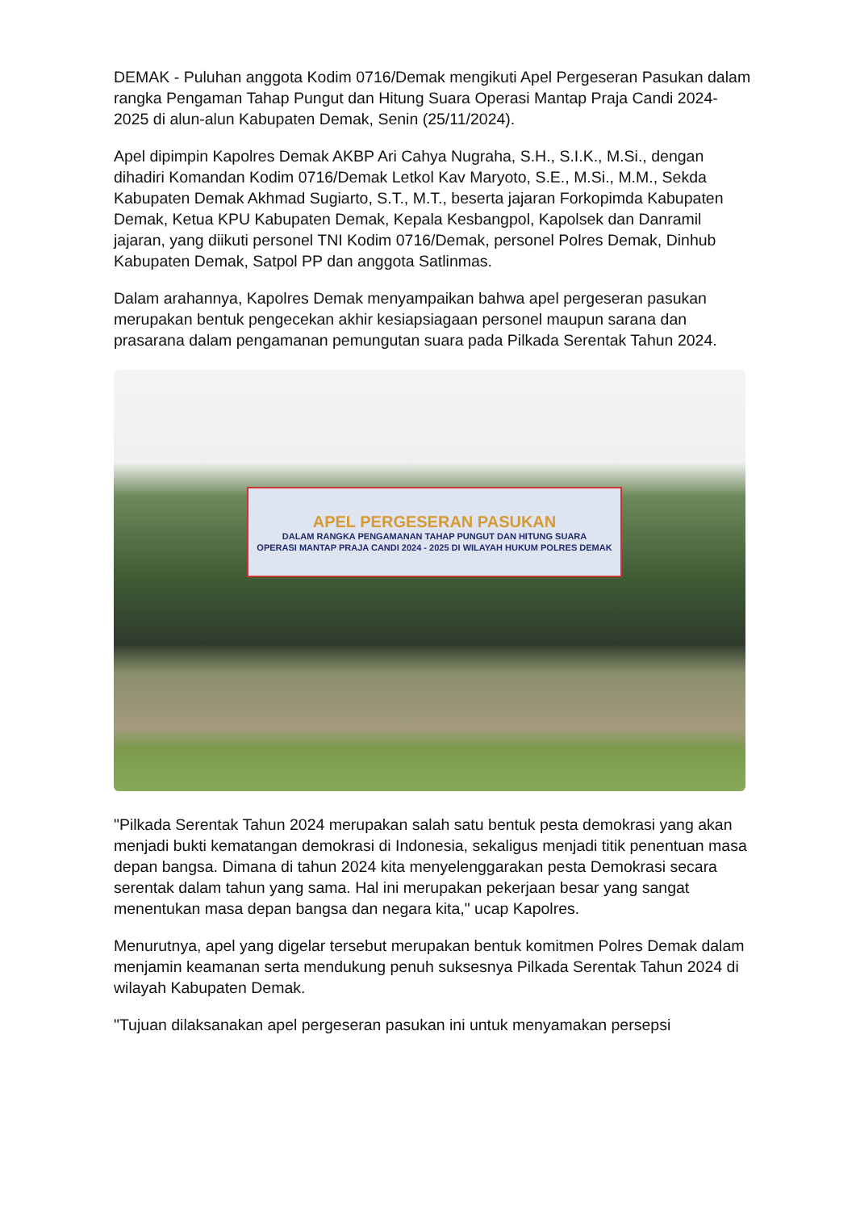DEMAK - Puluhan anggota Kodim 0716/Demak mengikuti Apel Pergeseran Pasukan dalam rangka Pengaman Tahap Pungut dan Hitung Suara Operasi Mantap Praja Candi 2024-2025 di alun-alun Kabupaten Demak, Senin (25/11/2024).
Apel dipimpin Kapolres Demak AKBP Ari Cahya Nugraha, S.H., S.I.K., M.Si., dengan dihadiri Komandan Kodim 0716/Demak Letkol Kav Maryoto, S.E., M.Si., M.M., Sekda Kabupaten Demak Akhmad Sugiarto, S.T., M.T., beserta jajaran Forkopimda Kabupaten Demak, Ketua KPU Kabupaten Demak, Kepala Kesbangpol, Kapolsek dan Danramil jajaran, yang diikuti personel TNI Kodim 0716/Demak, personel Polres Demak, Dinhub Kabupaten Demak, Satpol PP dan anggota Satlinmas.
Dalam arahannya, Kapolres Demak menyampaikan bahwa apel pergeseran pasukan merupakan bentuk pengecekan akhir kesiapsiagaan personel maupun sarana dan prasarana dalam pengamanan pemungutan suara pada Pilkada Serentak Tahun 2024.
APEL PERGESERAN PASUKAN
DALAM RANGKA PENGAMANAN TAHAP PUNGUT DAN HITUNG SUARA
OPERASI MANTAP PRAJA CANDI 2024 - 2025 DI WILAYAH HUKUM POLRES DEMAK
"Pilkada Serentak Tahun 2024 merupakan salah satu bentuk pesta demokrasi yang akan menjadi bukti kematangan demokrasi di Indonesia, sekaligus menjadi titik penentuan masa depan bangsa. Dimana di tahun 2024 kita menyelenggarakan pesta Demokrasi secara serentak dalam tahun yang sama. Hal ini merupakan pekerjaan besar yang sangat menentukan masa depan bangsa dan negara kita," ucap Kapolres.
Menurutnya, apel yang digelar tersebut merupakan bentuk komitmen Polres Demak dalam menjamin keamanan serta mendukung penuh suksesnya Pilkada Serentak Tahun 2024 di wilayah Kabupaten Demak.
"Tujuan dilaksanakan apel pergeseran pasukan ini untuk menyamakan persepsi